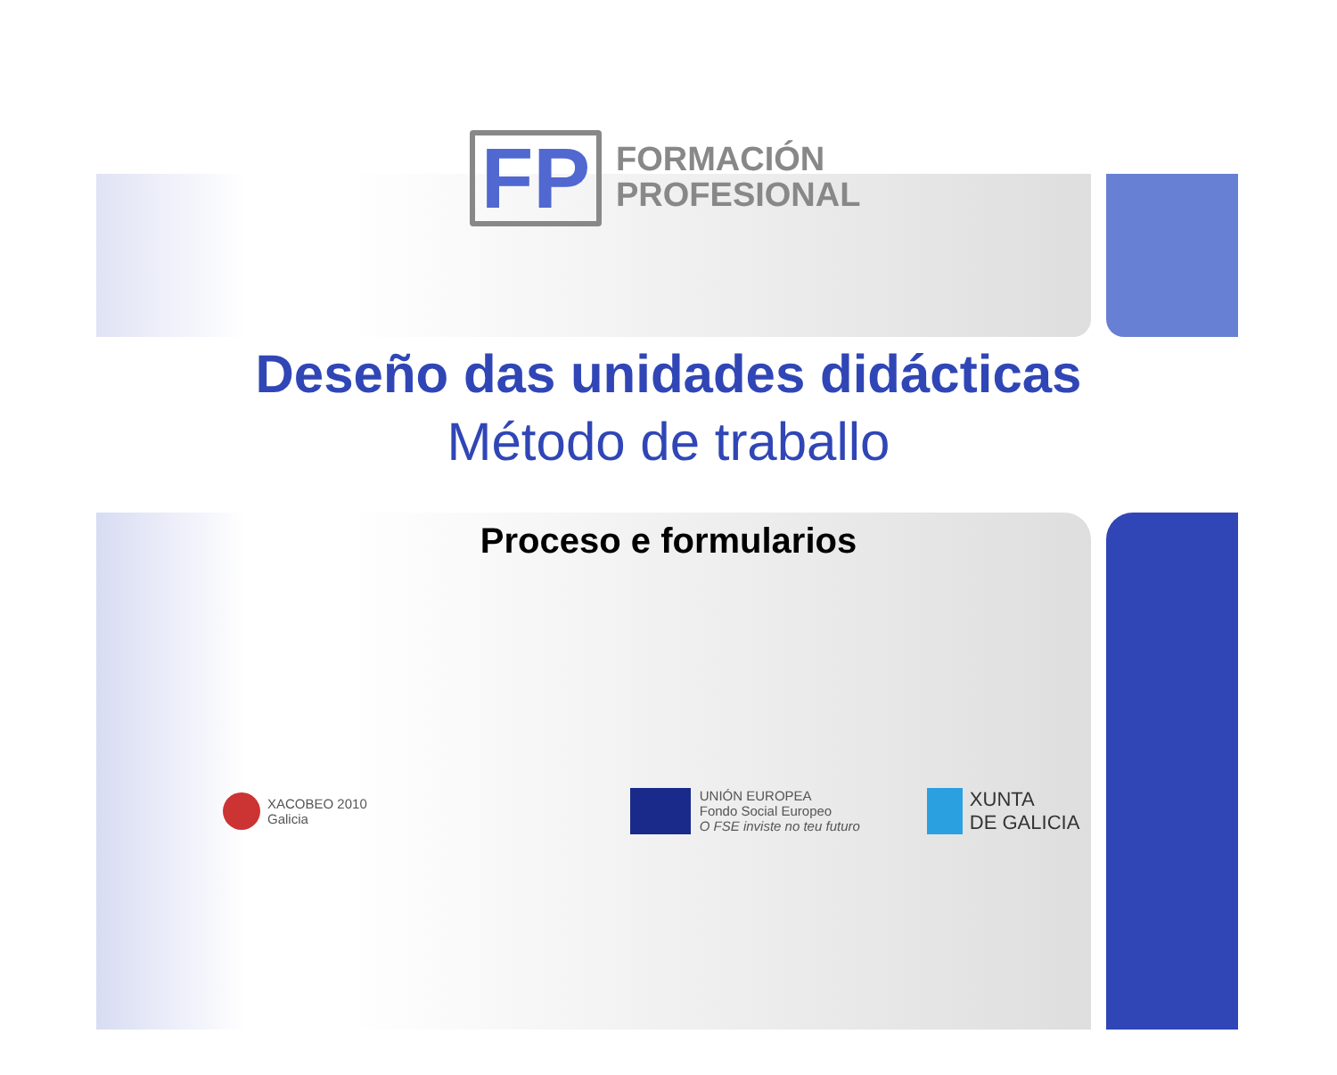FP
FORMACIÓN
PROFESIONAL
Deseño das unidades didácticas
Método de traballo
Proceso e formularios
XACOBEO 2010
Galicia
UNIÓN EUROPEA
Fondo Social Europeo
O FSE inviste no teu futuro
XUNTA
DE GALICIA